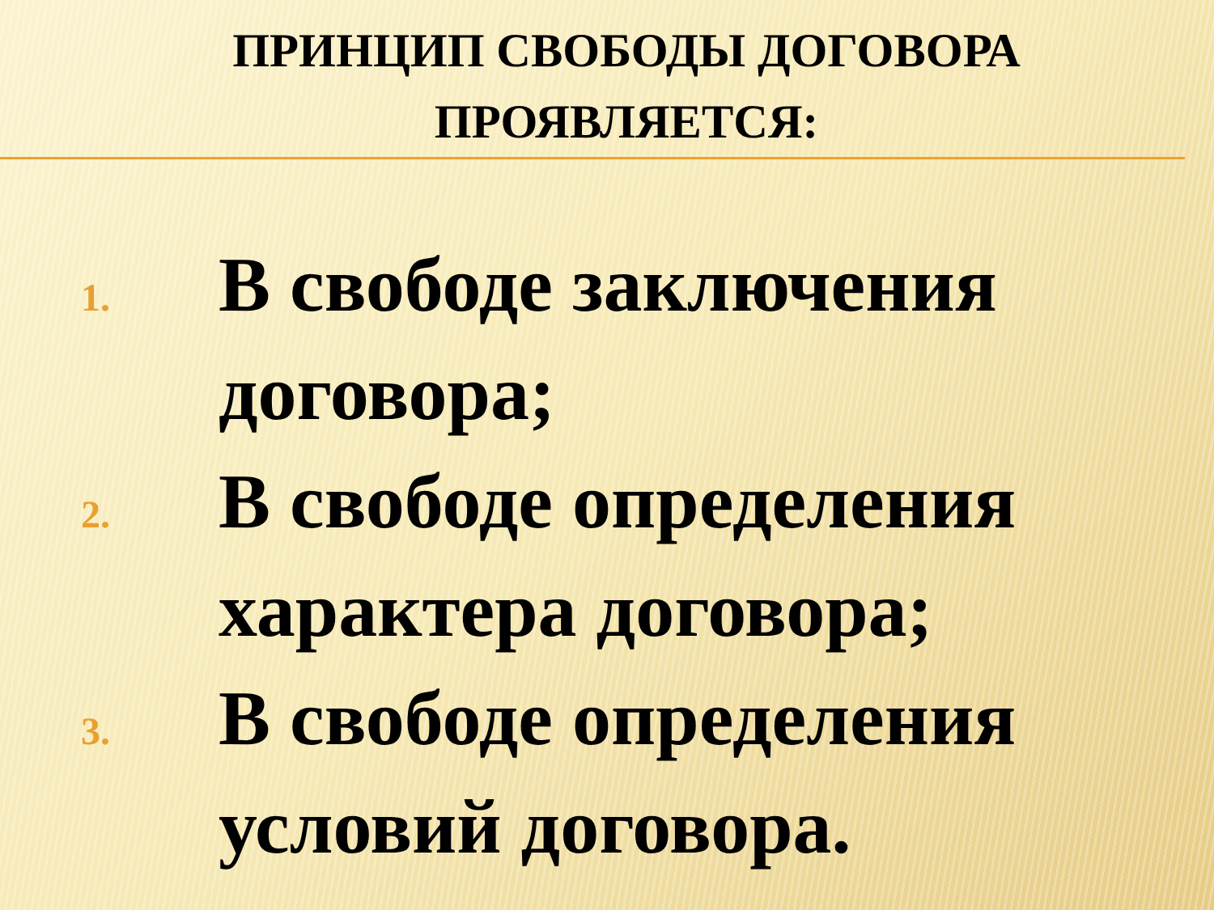ПРИНЦИП СВОБОДЫ ДОГОВОРА ПРОЯВЛЯЕТСЯ:
1. В свободе заключения договора;
2. В свободе определения характера договора;
3. В свободе определения условий договора.